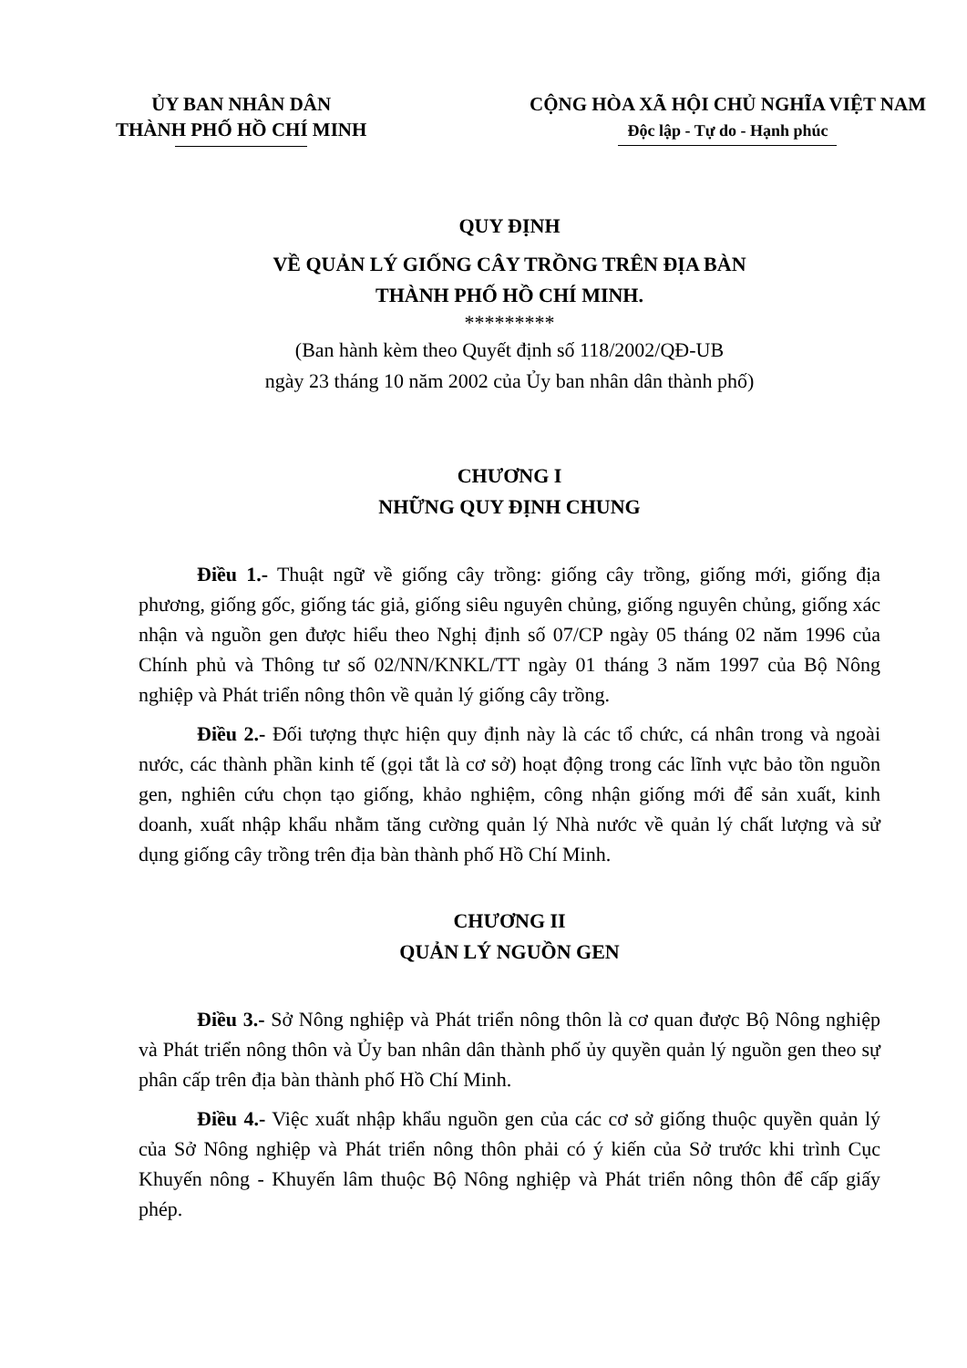ỦY BAN NHÂN DÂN
THÀNH PHỐ HỒ CHÍ MINH
CỘNG HÒA XÃ HỘI CHỦ NGHĨA VIỆT NAM
Độc lập - Tự do - Hạnh phúc
QUY ĐỊNH
VỀ QUẢN LÝ GIỐNG CÂY TRỒNG TRÊN ĐỊA BÀN
THÀNH PHỐ HỒ CHÍ MINH.
*********
(Ban hành kèm theo Quyết định số 118/2002/QĐ-UB
ngày 23 tháng 10 năm 2002 của Ủy ban nhân dân thành phố)
CHƯƠNG I
NHỮNG QUY ĐỊNH CHUNG
Điều 1.- Thuật ngữ về giống cây trồng: giống cây trồng, giống mới, giống địa phương, giống gốc, giống tác giả, giống siêu nguyên chủng, giống nguyên chủng, giống xác nhận và nguồn gen được hiểu theo Nghị định số 07/CP ngày 05 tháng 02 năm 1996 của Chính phủ và Thông tư số 02/NN/KNKL/TT ngày 01 tháng 3 năm 1997 của Bộ Nông nghiệp và Phát triển nông thôn về quản lý giống cây trồng.
Điều 2.- Đối tượng thực hiện quy định này là các tổ chức, cá nhân trong và ngoài nước, các thành phần kinh tế (gọi tắt là cơ sở) hoạt động trong các lĩnh vực bảo tồn nguồn gen, nghiên cứu chọn tạo giống, khảo nghiệm, công nhận giống mới để sản xuất, kinh doanh, xuất nhập khẩu nhằm tăng cường quản lý Nhà nước về quản lý chất lượng và sử dụng giống cây trồng trên địa bàn thành phố Hồ Chí Minh.
CHƯƠNG II
QUẢN LÝ NGUỒN GEN
Điều 3.- Sở Nông nghiệp và Phát triển nông thôn là cơ quan được Bộ Nông nghiệp và Phát triển nông thôn và Ủy ban nhân dân thành phố ủy quyền quản lý nguồn gen theo sự phân cấp trên địa bàn thành phố Hồ Chí Minh.
Điều 4.- Việc xuất nhập khẩu nguồn gen của các cơ sở giống thuộc quyền quản lý của Sở Nông nghiệp và Phát triển nông thôn phải có ý kiến của Sở trước khi trình Cục Khuyến nông - Khuyến lâm thuộc Bộ Nông nghiệp và Phát triển nông thôn để cấp giấy phép.